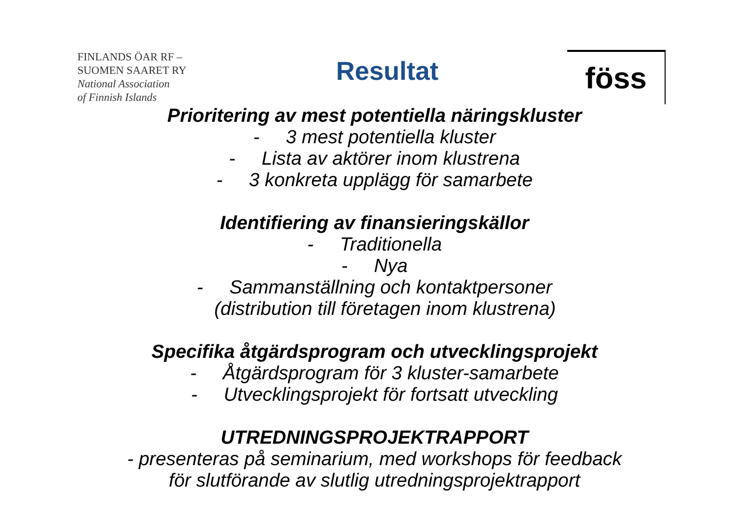FINLANDS ÖAR RF –
SUOMEN SAARET RY
National Association
of Finnish Islands
Resultat
föss
Prioritering av mest potentiella näringskluster
- 3 mest potentiella kluster
- Lista av aktörer inom klustrena
- 3 konkreta upplägg för samarbete
Identifiering av finansieringskällor
- Traditionella
- Nya
- Sammanställning och kontaktpersoner
(distribution till företagen inom klustrena)
Specifika åtgärdsprogram och utvecklingsprojekt
- Åtgärdsprogram för 3 kluster-samarbete
- Utvecklingsprojekt för fortsatt utveckling
UTREDNINGSPROJEKTRAPPORT
- presenteras på seminarium, med workshops för feedback
för slutförande av slutlig utredningsprojektrapport